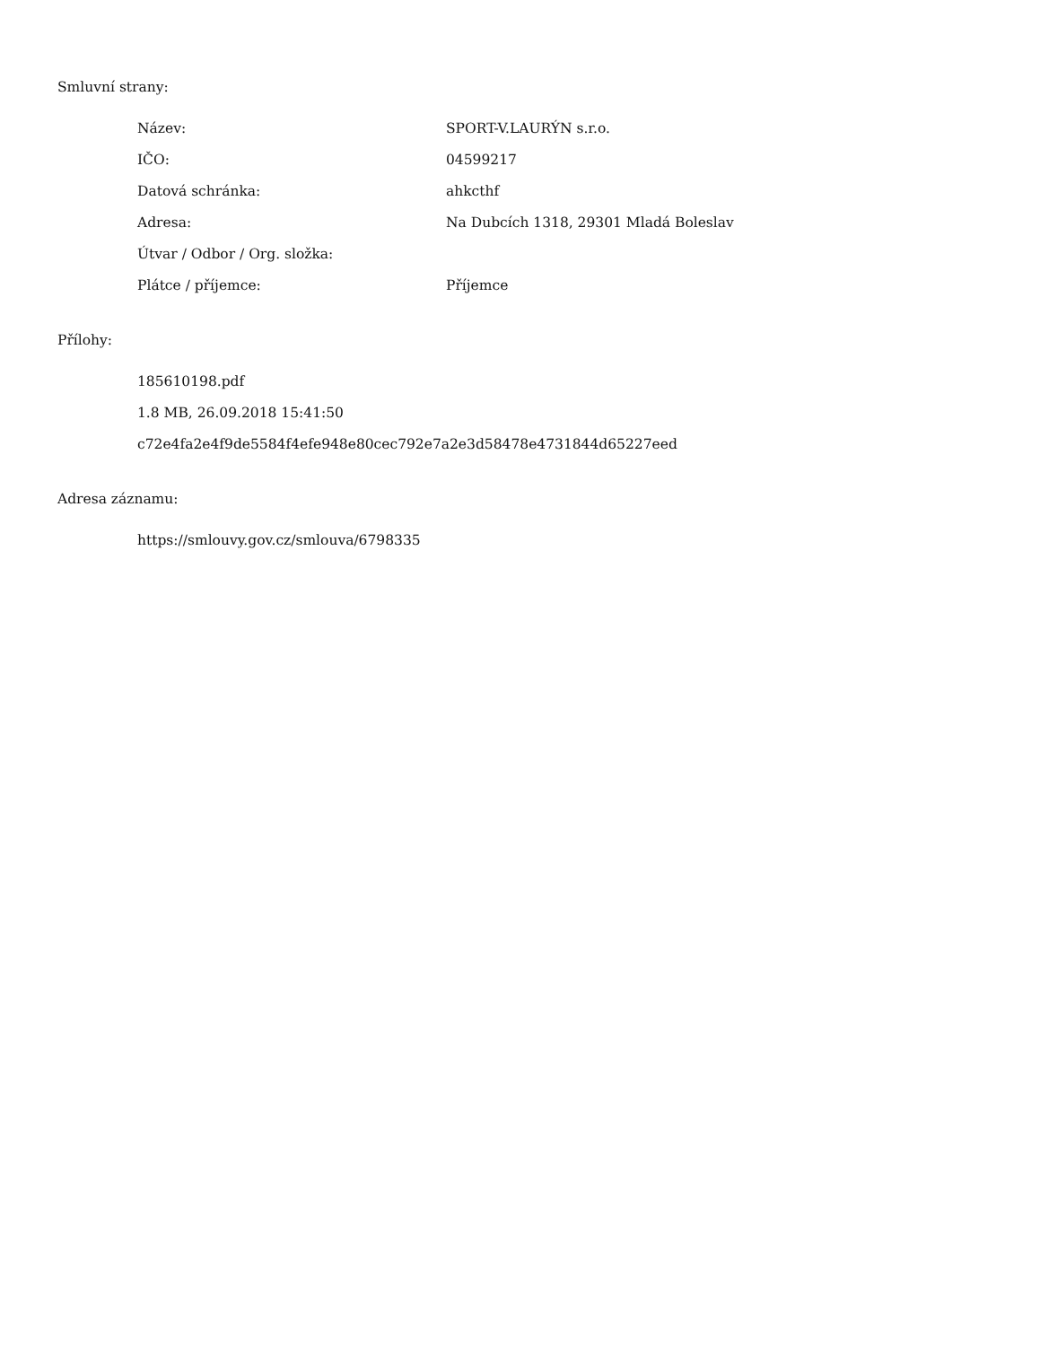Smluvní strany:
| Název: | SPORT-V.LAURÝN s.r.o. |
| IČO: | 04599217 |
| Datová schránka: | ahkcthf |
| Adresa: | Na Dubcích 1318, 29301 Mladá Boleslav |
| Útvar / Odbor / Org. složka: | |
| Plátce / příjemce: | Příjemce |
Přílohy:
185610198.pdf
1.8 MB, 26.09.2018 15:41:50
c72e4fa2e4f9de5584f4efe948e80cec792e7a2e3d58478e4731844d65227eed
Adresa záznamu:
https://smlouvy.gov.cz/smlouva/6798335